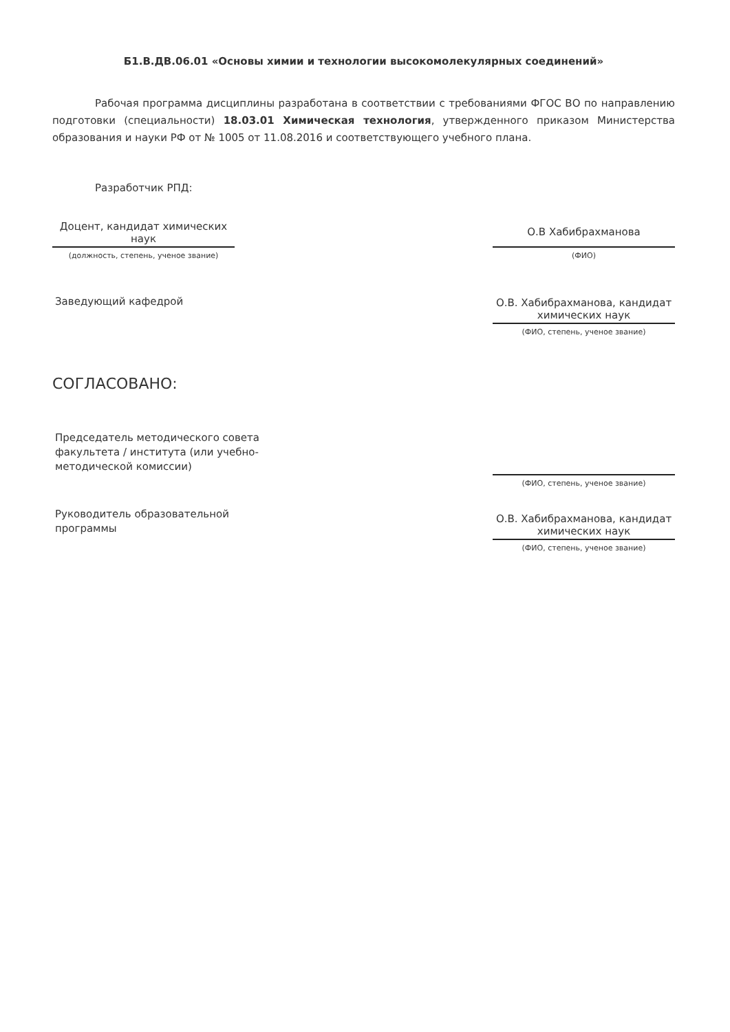Б1.В.ДВ.06.01 «Основы химии и технологии высокомолекулярных соединений»
Рабочая программа дисциплины разработана в соответствии с требованиями ФГОС ВО по направлению подготовки (специальности) 18.03.01 Химическая технология, утвержденного приказом Министерства образования и науки РФ от № 1005 от 11.08.2016 и соответствующего учебного плана.
Разработчик РПД:
Доцент, кандидат химических наук
(должность, степень, ученое звание)
О.В Хабибрахманова
(ФИО)
Заведующий кафедрой
О.В. Хабибрахманова, кандидат химических наук
(ФИО, степень, ученое звание)
СОГЛАСОВАНО:
Председатель методического совета факультета / института (или учебно-методической комиссии)
(ФИО, степень, ученое звание)
Руководитель образовательной программы
О.В. Хабибрахманова, кандидат химических наук
(ФИО, степень, ученое звание)